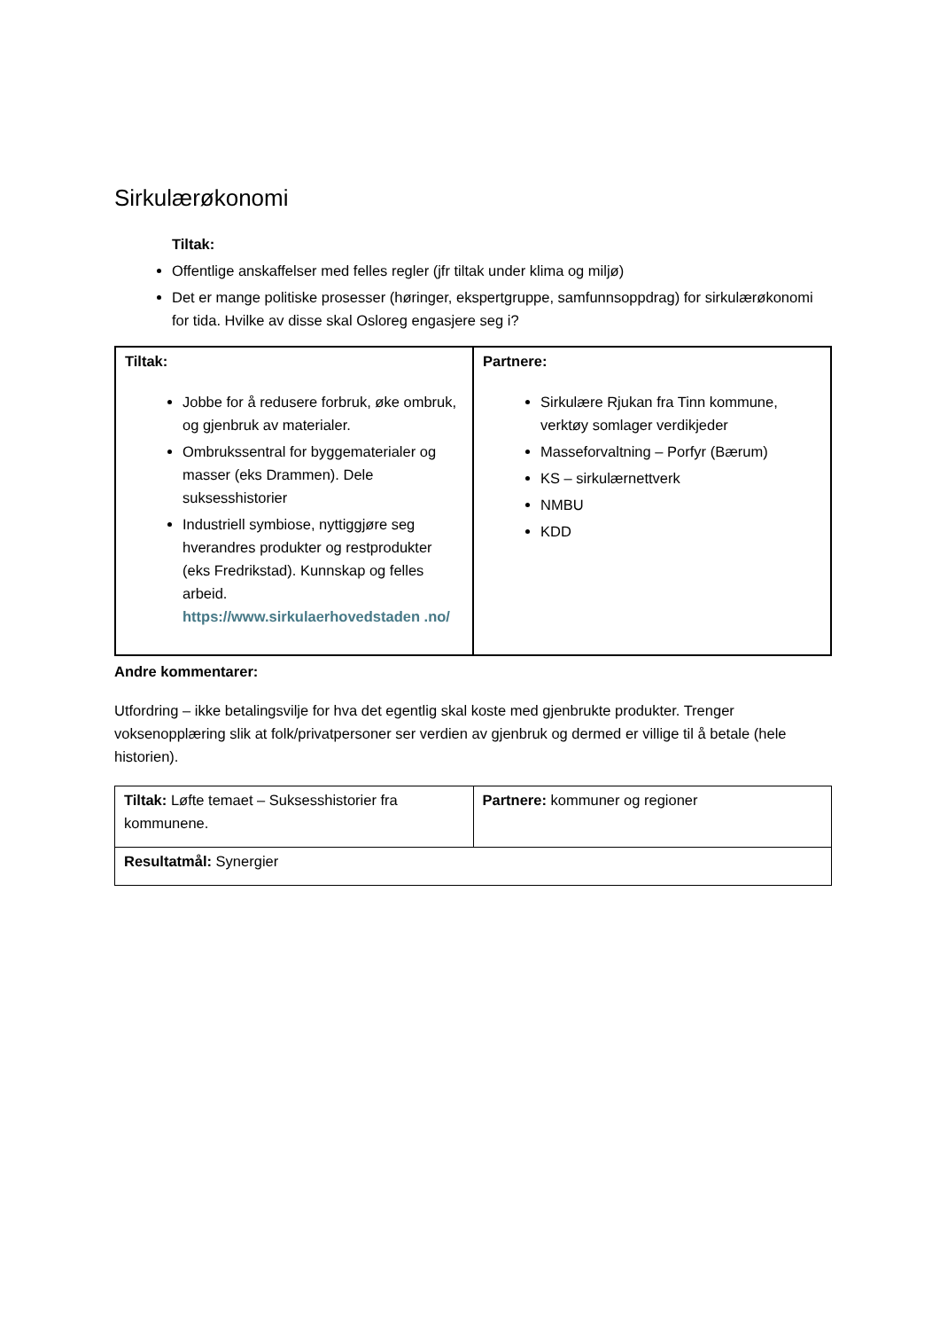Sirkulærøkonomi
Tiltak:
Offentlige anskaffelser med felles regler (jfr tiltak under klima og miljø)
Det er mange politiske prosesser (høringer, ekspertgruppe, samfunnsoppdrag) for sirkulærøkonomi for tida. Hvilke av disse skal Osloreg engasjere seg i?
| Tiltak: Jobbe for å redusere forbruk, øke ombruk, og gjenbruk av materialer. Ombrukssentral for byggematerialer og masser (eks Drammen). Dele suksesshistorier Industriell symbiose, nyttiggjøre seg hverandres produkter og restprodukter (eks Fredrikstad). Kunnskap og felles arbeid. https://www.sirkulaerhovedstaden .no/ | Partnere: Sirkulære Rjukan fra Tinn kommune, verktøy somlager verdikjeder Masseforvaltning – Porfyr (Bærum) KS – sirkulærnettverk NMBU KDD |
Andre kommentarer:
Utfordring – ikke betalingsvilje for hva det egentlig skal koste med gjenbrukte produkter. Trenger voksenopplæring slik at folk/privatpersoner ser verdien av gjenbruk og dermed er villige til å betale (hele historien).
| Tiltak: Løfte temaet – Suksesshistorier fra kommunene. | Partnere: kommuner og regioner |
| Resultatmål: Synergier | |